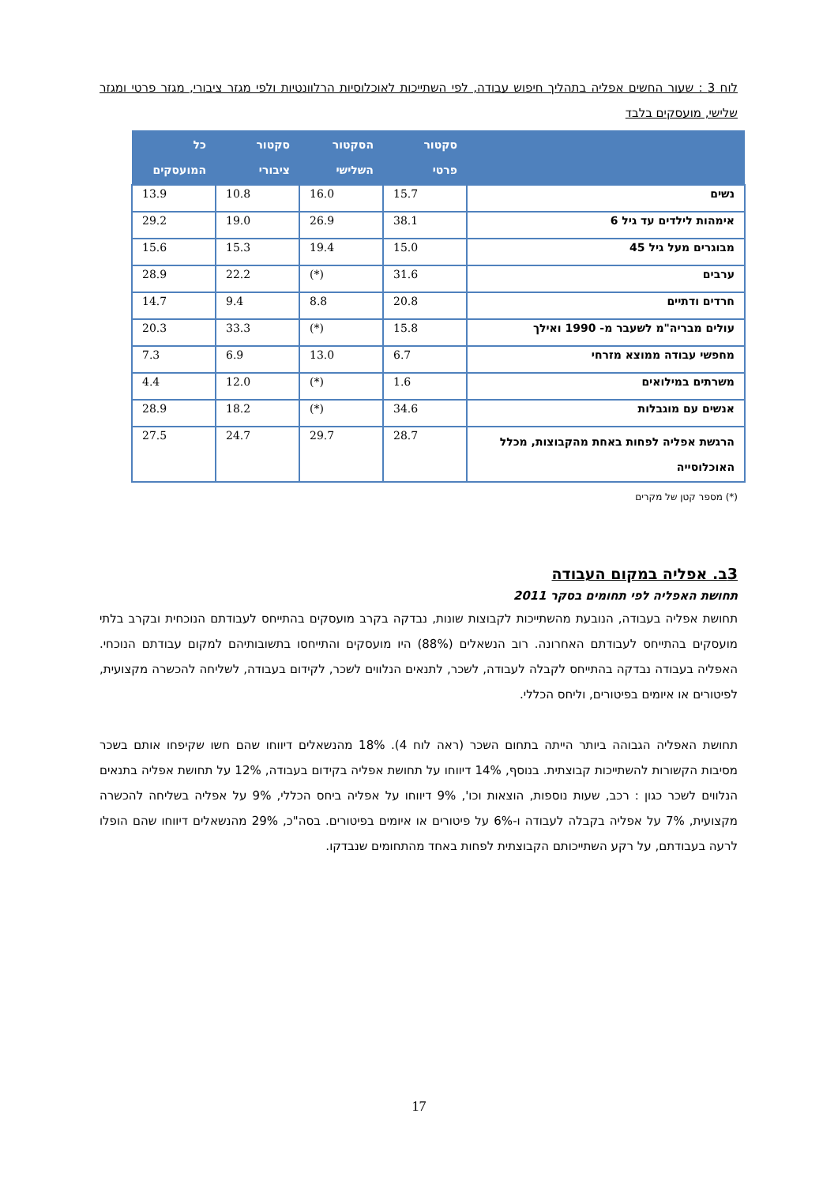לוח 3 : שעור החשים אפליה בתהליך חיפוש עבודה, לפי השתייכות לאוכלוסיות הרלוונטיות ולפי מגזר ציבורי, מגזר פרטי ומגזר שלישי, מועסקים בלבד
| | סקטור פרטי | הסקטור השלישי | סקטור ציבורי | כל המועסקים |
| --- | --- | --- | --- | --- |
| נשים | 15.7 | 16.0 | 10.8 | 13.9 |
| אימהות לילדים עד גיל 6 | 38.1 | 26.9 | 19.0 | 29.2 |
| מבוגרים מעל גיל 45 | 15.0 | 19.4 | 15.3 | 15.6 |
| ערבים | 31.6 | (*) | 22.2 | 28.9 |
| חרדים ודתיים | 20.8 | 8.8 | 9.4 | 14.7 |
| עולים מבריה"מ לשעבר מ- 1990 ואילך | 15.8 | (*) | 33.3 | 20.3 |
| מחפשי עבודה ממוצא מזרחי | 6.7 | 13.0 | 6.9 | 7.3 |
| משרתים במילואים | 1.6 | (*) | 12.0 | 4.4 |
| אנשים עם מוגבלות | 34.6 | (*) | 18.2 | 28.9 |
| הרגשת אפליה לפחות באחת מהקבוצות, מכלל האוכלוסייה | 28.7 | 29.7 | 24.7 | 27.5 |
(*) מספר קטן של מקרים
3ב. אפליה במקום העבודה
תחושת האפליה לפי תחומים בסקר 2011
תחושת אפליה בעבודה, הנובעת מהשתייכות לקבוצות שונות, נבדקה בקרב מועסקים בהתייחס לעבודתם הנוכחית ובקרב בלתי מועסקים בהתייחס לעבודתם האחרונה. רוב הנשאלים (88%) היו מועסקים והתייחסו בתשובותיהם למקום עבודתם הנוכחי. האפליה בעבודה נבדקה בהתייחס לקבלה לעבודה, לשכר, לתנאים הנלווים לשכר, לקידום בעבודה, לשליחה להכשרה מקצועית, לפיטורים או איומים בפיטורים, וליחס הכללי.
תחושת האפליה הגבוהה ביותר הייתה בתחום השכר (ראה לוח 4). 18% מהנשאלים דיווחו שהם חשו שקיפחו אותם בשכר מסיבות הקשורות להשתייכות קבוצתית. בנוסף, 14% דיווחו על תחושת אפליה בקידום בעבודה, 12% על תחושת אפליה בתנאים הנלווים לשכר כגון : רכב, שעות נוספות, הוצאות וכו', 9% דיווחו על אפליה ביחס הכללי, 9% על אפליה בשליחה להכשרה מקצועית, 7% על אפליה בקבלה לעבודה ו-6% על פיטורים או איומים בפיטורים. בסה"כ, 29% מהנשאלים דיווחו שהם הופלו לרעה בעבודתם, על רקע השתייכותם הקבוצתית לפחות באחד מהתחומים שנבדקו.
17